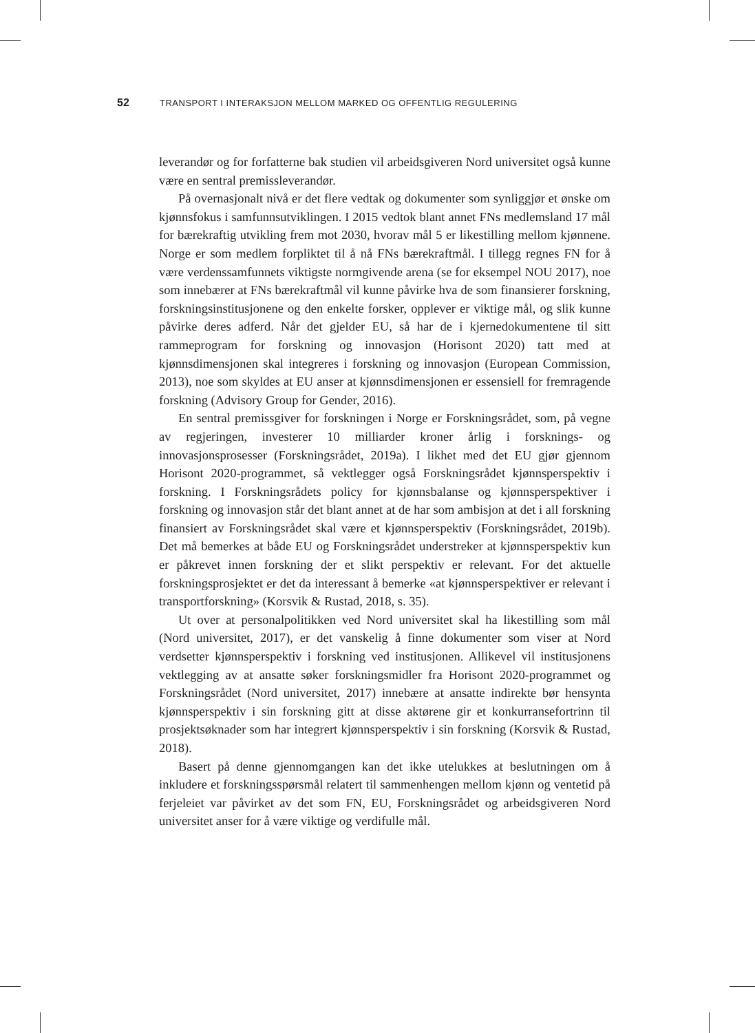52 TRANSPORT I INTERAKSJON MELLOM MARKED OG OFFENTLIG REGULERING
leverandør og for forfatterne bak studien vil arbeidsgiveren Nord universitet også kunne være en sentral premissleverandør.
På overnasjonalt nivå er det flere vedtak og dokumenter som synliggjør et ønske om kjønnsfokus i samfunnsutviklingen. I 2015 vedtok blant annet FNs medlemsland 17 mål for bærekraftig utvikling frem mot 2030, hvorav mål 5 er likestilling mellom kjønnene. Norge er som medlem forpliktet til å nå FNs bærekraftmål. I tillegg regnes FN for å være verdenssamfunnets viktigste normgivende arena (se for eksempel NOU 2017), noe som innebærer at FNs bærekraftmål vil kunne påvirke hva de som finansierer forskning, forskningsinstitusjonene og den enkelte forsker, opplever er viktige mål, og slik kunne påvirke deres adferd. Når det gjelder EU, så har de i kjernedokumentene til sitt rammeprogram for forskning og innovasjon (Horisont 2020) tatt med at kjønnsdimensjonen skal integreres i forskning og innovasjon (European Commission, 2013), noe som skyldes at EU anser at kjønnsdimensjonen er essensiell for fremragende forskning (Advisory Group for Gender, 2016).
En sentral premissgiver for forskningen i Norge er Forskningsrådet, som, på vegne av regjeringen, investerer 10 milliarder kroner årlig i forsknings- og innovasjonsprosesser (Forskningsrådet, 2019a). I likhet med det EU gjør gjennom Horisont 2020-programmet, så vektlegger også Forskningsrådet kjønnsperspektiv i forskning. I Forskningsrådets policy for kjønnsbalanse og kjønnsperspektiver i forskning og innovasjon står det blant annet at de har som ambisjon at det i all forskning finansiert av Forskningsrådet skal være et kjønnsperspektiv (Forskningsrådet, 2019b). Det må bemerkes at både EU og Forskningsrådet understreker at kjønnsperspektiv kun er påkrevet innen forskning der et slikt perspektiv er relevant. For det aktuelle forskningsprosjektet er det da interessant å bemerke «at kjønnsperspektiver er relevant i transportforskning» (Korsvik & Rustad, 2018, s. 35).
Ut over at personalpolitikken ved Nord universitet skal ha likestilling som mål (Nord universitet, 2017), er det vanskelig å finne dokumenter som viser at Nord verdsetter kjønnsperspektiv i forskning ved institusjonen. Allikevel vil institusjonens vektlegging av at ansatte søker forskningsmidler fra Horisont 2020-programmet og Forskningsrådet (Nord universitet, 2017) innebære at ansatte indirekte bør hensynta kjønnsperspektiv i sin forskning gitt at disse aktørene gir et konkurransefortrinn til prosjektsøknader som har integrert kjønnsperspektiv i sin forskning (Korsvik & Rustad, 2018).
Basert på denne gjennomgangen kan det ikke utelukkes at beslutningen om å inkludere et forskningsspørsmål relatert til sammenhengen mellom kjønn og ventetid på ferjeleiet var påvirket av det som FN, EU, Forskningsrådet og arbeidsgiveren Nord universitet anser for å være viktige og verdifulle mål.